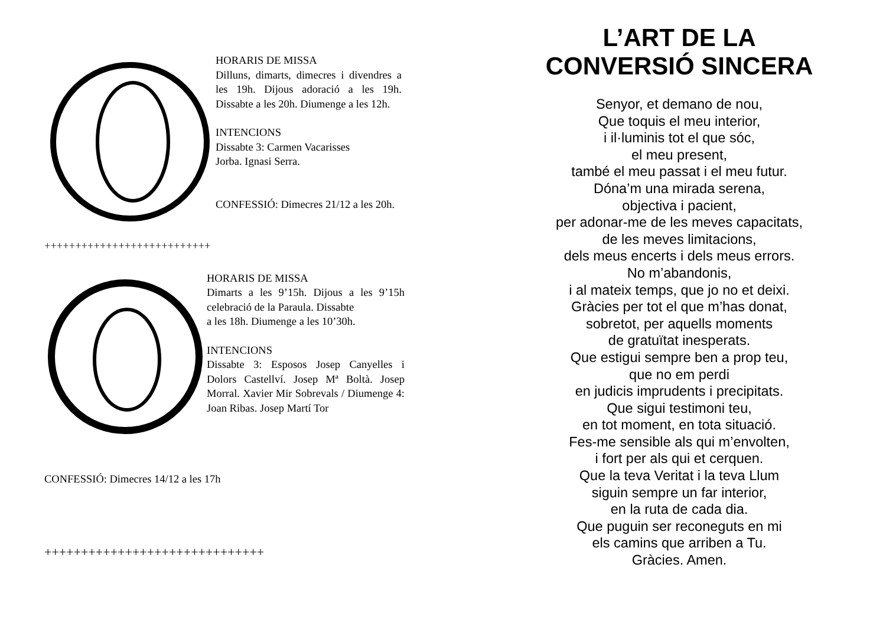HORARIS DE MISSA
Dilluns, dimarts, dimecres i divendres a les 19h. Dijous adoració a les 19h. Dissabte a les 20h. Diumenge a les 12h.
INTENCIONS
Dissabte 3: Carmen Vacarisses
Jorba. Ignasi Serra.
CONFESSIÓ: Dimecres 21/12 a les 20h.
+++++++++++++++++++++++++++
HORARIS DE MISSA
Dimarts a les 9’15h. Dijous a les 9’15h celebració de la Paraula. Dissabte
a les 18h. Diumenge a les 10’30h.
INTENCIONS
Dissabte 3: Esposos Josep Canyelles i Dolors Castellví. Josep Mª Boltà. Josep Morral. Xavier Mir Sobrevals / Diumenge 4: Joan Ribas. Josep Martí Tor
CONFESSIÓ: Dimecres 14/12 a les 17h
++++++++++++++++++++++++++++++
L’ART DE LA CONVERSIÓ SINCERA
Senyor, et demano de nou,
Que toquis el meu interior,
i il·luminis tot el que sóc,
el meu present,
també el meu passat i el meu futur.
Dóna’m una mirada serena,
objectiva i pacient,
per adonar-me de les meves capacitats,
de les meves limitacions,
dels meus encerts i dels meus errors.
No m’abandonis,
i al mateix temps, que jo no et deixi.
Gràcies per tot el que m’has donat,
sobretot, per aquells moments
de gratuïtat inesperats.
Que estigui sempre ben a prop teu,
que no em perdi
en judicis imprudents i precipitats.
Que sigui testimoni teu,
en tot moment, en tota situació.
Fes-me sensible als qui m’envolten,
i fort per als qui et cerquen.
Que la teva Veritat i la teva Llum
siguin sempre un far interior,
en la ruta de cada dia.
Que puguin ser reconeguts en mi
els camins que arriben a Tu.
Gràcies. Amen.